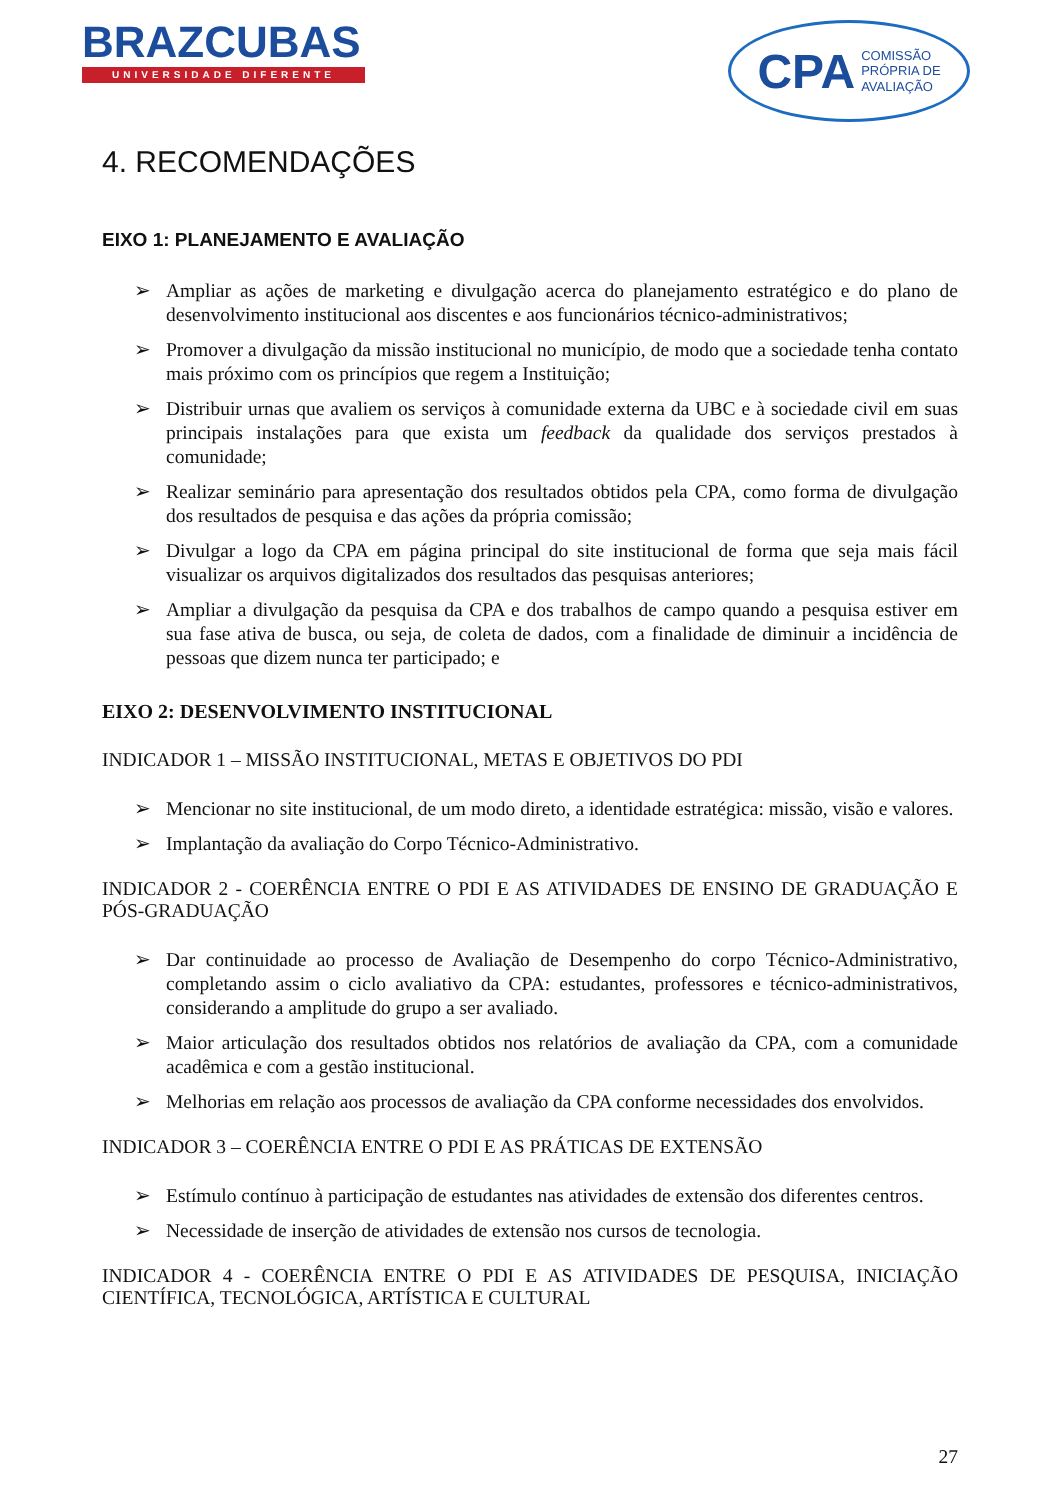BRAZCUBAS
UNIVERSIDADE DIFERENTE
CPA COMISSÃO
PRÓPRIA DE
AVALIAÇÃO
4. RECOMENDAÇÕES
EIXO 1: PLANEJAMENTO E AVALIAÇÃO
➢ Ampliar as ações de marketing e divulgação acerca do planejamento estratégico e do plano de desenvolvimento institucional aos discentes e aos funcionários técnico-administrativos;
➢ Promover a divulgação da missão institucional no município, de modo que a sociedade tenha contato mais próximo com os princípios que regem a Instituição;
➢ Distribuir urnas que avaliem os serviços à comunidade externa da UBC e à sociedade civil em suas principais instalações para que exista um feedback da qualidade dos serviços prestados à comunidade;
➢ Realizar seminário para apresentação dos resultados obtidos pela CPA, como forma de divulgação dos resultados de pesquisa e das ações da própria comissão;
➢ Divulgar a logo da CPA em página principal do site institucional de forma que seja mais fácil visualizar os arquivos digitalizados dos resultados das pesquisas anteriores;
➢ Ampliar a divulgação da pesquisa da CPA e dos trabalhos de campo quando a pesquisa estiver em sua fase ativa de busca, ou seja, de coleta de dados, com a finalidade de diminuir a incidência de pessoas que dizem nunca ter participado; e
EIXO 2: DESENVOLVIMENTO INSTITUCIONAL
INDICADOR 1 – MISSÃO INSTITUCIONAL, METAS E OBJETIVOS DO PDI
➢ Mencionar no site institucional, de um modo direto, a identidade estratégica: missão, visão e valores.
➢ Implantação da avaliação do Corpo Técnico-Administrativo.
INDICADOR 2 - COERÊNCIA ENTRE O PDI E AS ATIVIDADES DE ENSINO DE GRADUAÇÃO E PÓS-GRADUAÇÃO
➢ Dar continuidade ao processo de Avaliação de Desempenho do corpo Técnico-Administrativo, completando assim o ciclo avaliativo da CPA: estudantes, professores e técnico-administrativos, considerando a amplitude do grupo a ser avaliado.
➢ Maior articulação dos resultados obtidos nos relatórios de avaliação da CPA, com a comunidade acadêmica e com a gestão institucional.
➢ Melhorias em relação aos processos de avaliação da CPA conforme necessidades dos envolvidos.
INDICADOR 3 – COERÊNCIA ENTRE O PDI E AS PRÁTICAS DE EXTENSÃO
➢ Estímulo contínuo à participação de estudantes nas atividades de extensão dos diferentes centros.
➢ Necessidade de inserção de atividades de extensão nos cursos de tecnologia.
INDICADOR 4 - COERÊNCIA ENTRE O PDI E AS ATIVIDADES DE PESQUISA, INICIAÇÃO CIENTÍFICA, TECNOLÓGICA, ARTÍSTICA E CULTURAL
27